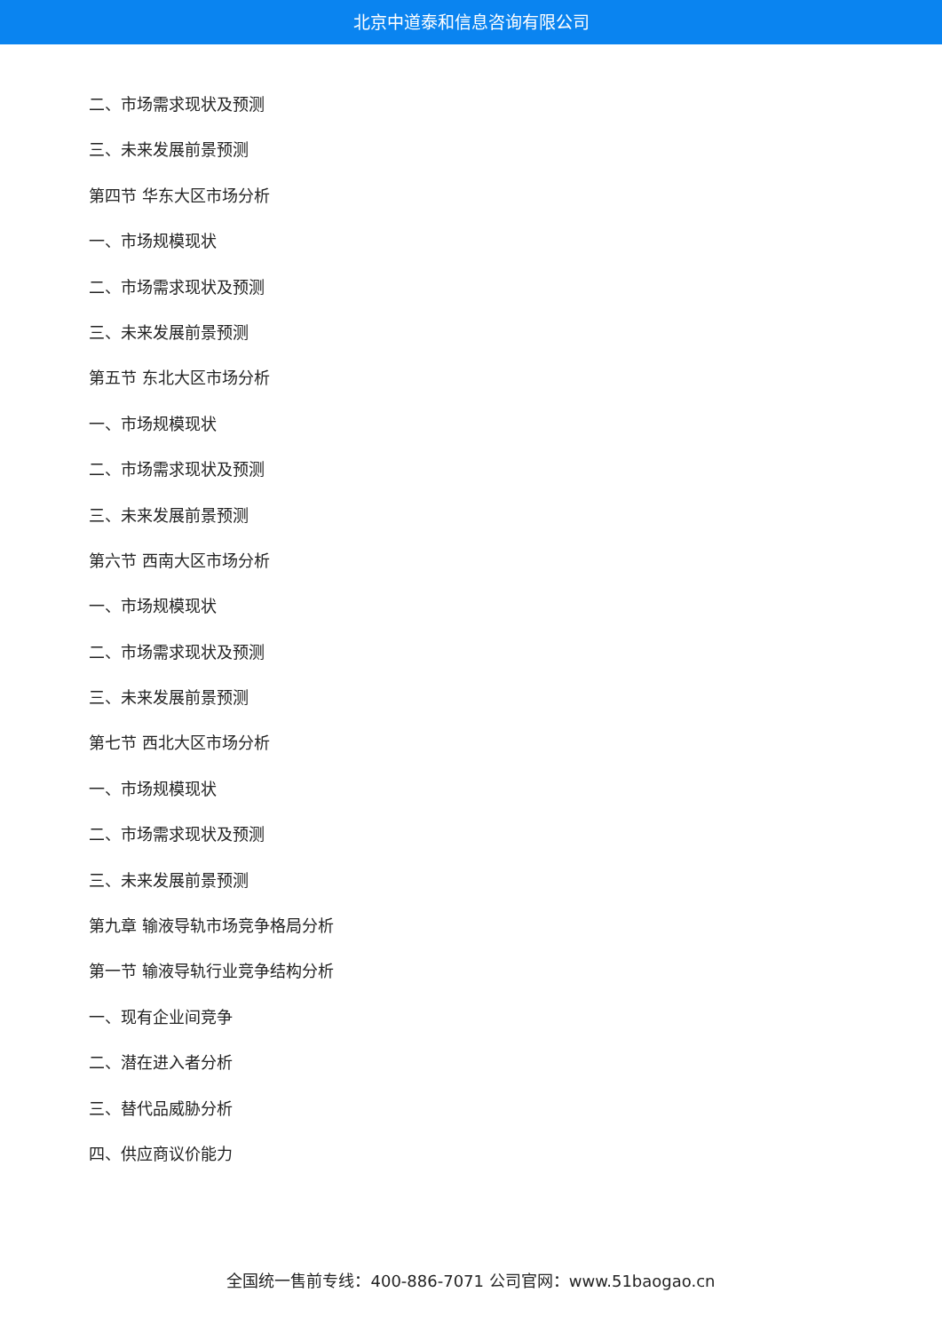北京中道泰和信息咨询有限公司
二、市场需求现状及预测
三、未来发展前景预测
第四节 华东大区市场分析
一、市场规模现状
二、市场需求现状及预测
三、未来发展前景预测
第五节 东北大区市场分析
一、市场规模现状
二、市场需求现状及预测
三、未来发展前景预测
第六节 西南大区市场分析
一、市场规模现状
二、市场需求现状及预测
三、未来发展前景预测
第七节 西北大区市场分析
一、市场规模现状
二、市场需求现状及预测
三、未来发展前景预测
第九章 输液导轨市场竞争格局分析
第一节 输液导轨行业竞争结构分析
一、现有企业间竞争
二、潜在进入者分析
三、替代品威胁分析
四、供应商议价能力
全国统一售前专线：400-886-7071 公司官网：www.51baogao.cn